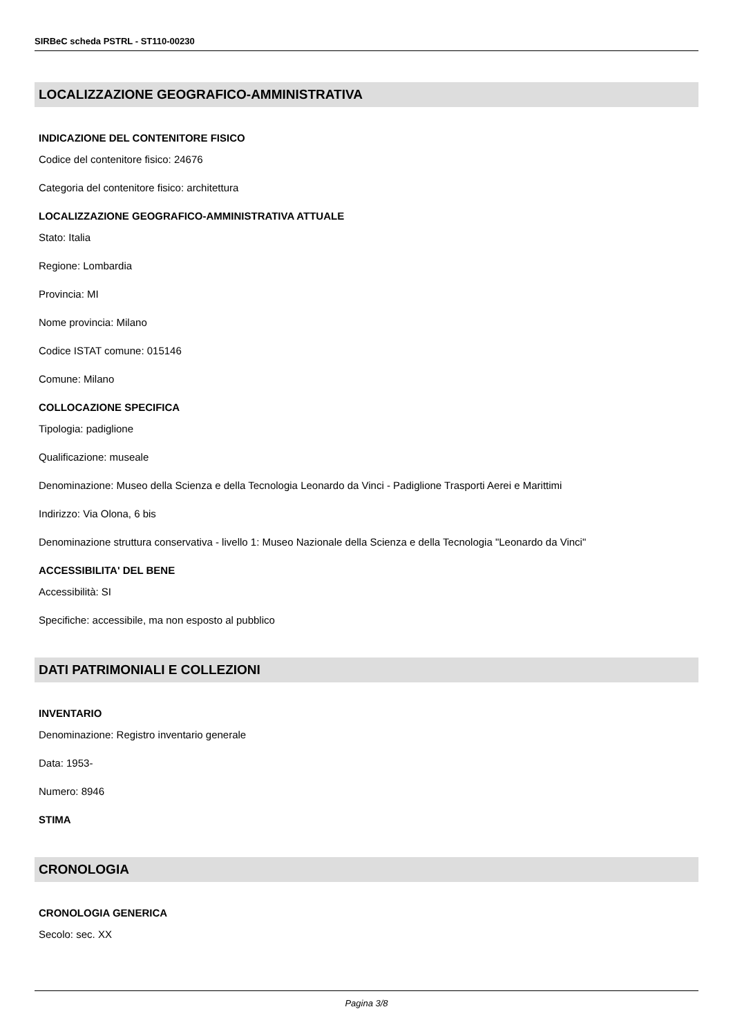SIRBeC scheda PSTRL - ST110-00230
LOCALIZZAZIONE GEOGRAFICO-AMMINISTRATIVA
INDICAZIONE DEL CONTENITORE FISICO
Codice del contenitore fisico: 24676
Categoria del contenitore fisico: architettura
LOCALIZZAZIONE GEOGRAFICO-AMMINISTRATIVA ATTUALE
Stato: Italia
Regione: Lombardia
Provincia: MI
Nome provincia: Milano
Codice ISTAT comune: 015146
Comune: Milano
COLLOCAZIONE SPECIFICA
Tipologia: padiglione
Qualificazione: museale
Denominazione: Museo della Scienza e della Tecnologia Leonardo da Vinci - Padiglione Trasporti Aerei e Marittimi
Indirizzo: Via Olona, 6 bis
Denominazione struttura conservativa - livello 1: Museo Nazionale della Scienza e della Tecnologia "Leonardo da Vinci"
ACCESSIBILITA' DEL BENE
Accessibilità: SI
Specifiche: accessibile, ma non esposto al pubblico
DATI PATRIMONIALI E COLLEZIONI
INVENTARIO
Denominazione: Registro inventario generale
Data: 1953-
Numero: 8946
STIMA
CRONOLOGIA
CRONOLOGIA GENERICA
Secolo: sec. XX
Pagina 3/8